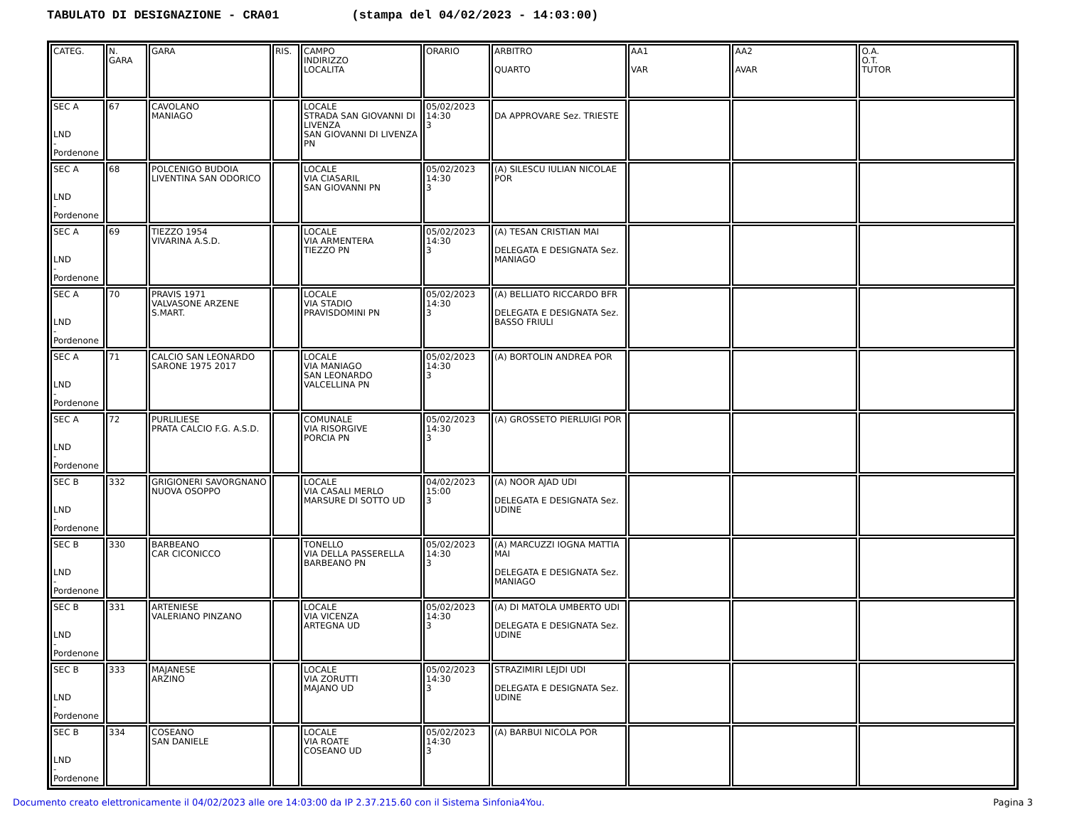TABULATO DI DESIGNAZIONE - CRA01 (stampa del 04/02/2023 - 14:03:00)
| CATEG. | N. GARA | GARA | RIS. | CAMPO INDIRIZZO LOCALITA | ORARIO | ARBITRO QUARTO | AA1 VAR | AA2 AVAR | O.A. O.T. TUTOR |
| --- | --- | --- | --- | --- | --- | --- | --- | --- | --- |
| SEC A LND -Pordenone | 67 | CAVOLANO MANIAGO | | LOCALE STRADA SAN GIOVANNI DI LIVENZA SAN GIOVANNI DI LIVENZA PN | 05/02/2023 14:30 3 | DA APPROVARE Sez. TRIESTE | | | |
| SEC A LND -Pordenone | 68 | POLCENIGO BUDOIA LIVENTINA SAN ODORICO | | LOCALE VIA CIASARIL SAN GIOVANNI PN | 05/02/2023 14:30 3 | (A) SILESCU IULIAN NICOLAE POR | | | |
| SEC A LND -Pordenone | 69 | TIEZZO 1954 VIVARINA A.S.D. | | LOCALE VIA ARMENTERA TIEZZO PN | 05/02/2023 14:30 3 | (A) TESAN CRISTIAN MAI DELEGATA E DESIGNATA Sez. MANIAGO | | | |
| SEC A LND -Pordenone | 70 | PRAVIS 1971 VALVASONE ARZENE S.MART. | | LOCALE VIA STADIO PRAVISDOMINI PN | 05/02/2023 14:30 3 | (A) BELLIATO RICCARDO BFR DELEGATA E DESIGNATA Sez. BASSO FRIULI | | | |
| SEC A LND -Pordenone | 71 | CALCIO SAN LEONARDO SARONE 1975 2017 | | LOCALE VIA MANIAGO SAN LEONARDO VALCELLINA PN | 05/02/2023 14:30 3 | (A) BORTOLIN ANDREA POR | | | |
| SEC A LND -Pordenone | 72 | PURLILIESE PRATA CALCIO F.G. A.S.D. | | COMUNALE VIA RISORGIVE PORCIA PN | 05/02/2023 14:30 3 | (A) GROSSETO PIERLUIGI POR | | | |
| SEC B LND -Pordenone | 332 | GRIGIONERI SAVORGNANO NUOVA OSOPPO | | LOCALE VIA CASALI MERLO MARSURE DI SOTTO UD | 04/02/2023 15:00 3 | (A) NOOR AJAD UDI DELEGATA E DESIGNATA Sez. UDINE | | | |
| SEC B LND -Pordenone | 330 | BARBEANO CAR CICONICCO | | TONELLO VIA DELLA PASSERELLA BARBEANO PN | 05/02/2023 14:30 3 | (A) MARCUZZI IOGNA MATTIA MAI DELEGATA E DESIGNATA Sez. MANIAGO | | | |
| SEC B LND -Pordenone | 331 | ARTENIESE VALERIANO PINZANO | | LOCALE VIA VICENZA ARTEGNA UD | 05/02/2023 14:30 3 | (A) DI MATOLA UMBERTO UDI DELEGATA E DESIGNATA Sez. UDINE | | | |
| SEC B LND -Pordenone | 333 | MAJANESE ARZINO | | LOCALE VIA ZORUTTI MAJANO UD | 05/02/2023 14:30 3 | STRAZIMIRI LEJDI UDI DELEGATA E DESIGNATA Sez. UDINE | | | |
| SEC B LND -Pordenone | 334 | COSEANO SAN DANIELE | | LOCALE VIA ROATE COSEANO UD | 05/02/2023 14:30 3 | (A) BARBUI NICOLA POR | | | |
Documento creato elettronicamente il 04/02/2023 alle ore 14:03:00 da IP 2.37.215.60 con il Sistema Sinfonia4You. Pagina 3